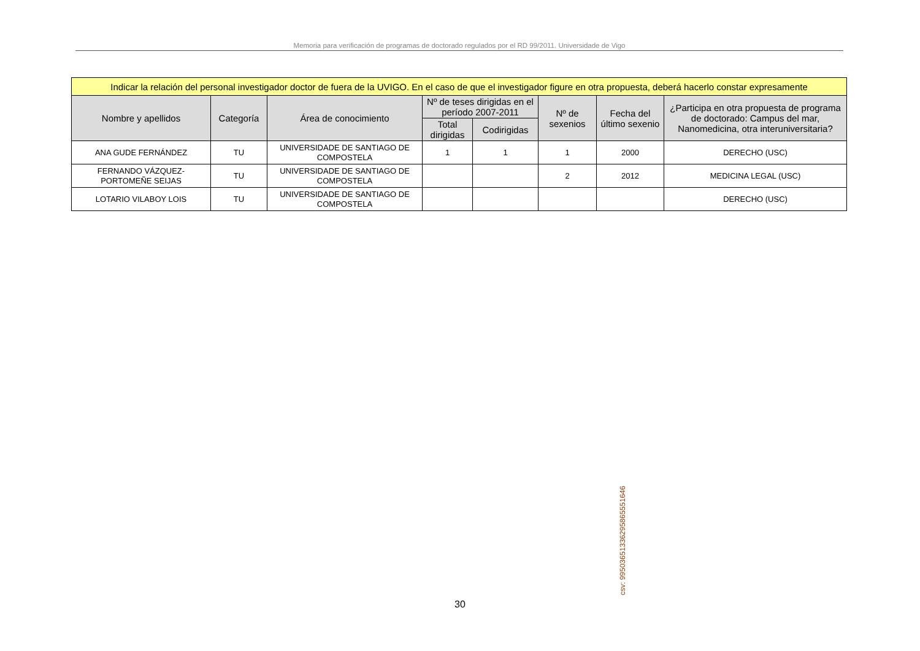Memoria para verificación de programas de doctorado regulados por el RD 99/2011. Universidade de Vigo
| Indicar la relación del personal investigador doctor de fuera de la UVIGO. En el caso de que el investigador figure en otra propuesta, deberá hacerlo constar expresamente | | | | | | | |
| --- | --- | --- | --- | --- | --- | --- | --- |
| Nombre y apellidos | Categoría | Área de conocimiento | Nº de teses dirigidas en el período 2007-2011 | | Nº de sexenios | Fecha del último sexenio | ¿Participa en otra propuesta de programa de doctorado: Campus del mar, Nanomedicina, otra interuniversitaria? |
| | | | Total dirigidas | Codirigidas | | | |
| ANA GUDE FERNÁNDEZ | TU | UNIVERSIDADE DE SANTIAGO DE COMPOSTELA | 1 | 1 | 1 | 2000 | DERECHO (USC) |
| FERNANDO VÁZQUEZ-PORTOMEÑE SEIJAS | TU | UNIVERSIDADE DE SANTIAGO DE COMPOSTELA | | | 2 | 2012 | MEDICINA LEGAL (USC) |
| LOTARIO VILABOY LOIS | TU | UNIVERSIDADE DE SANTIAGO DE COMPOSTELA | | | | | DERECHO (USC) |
csv: 99503651336295865551646
30